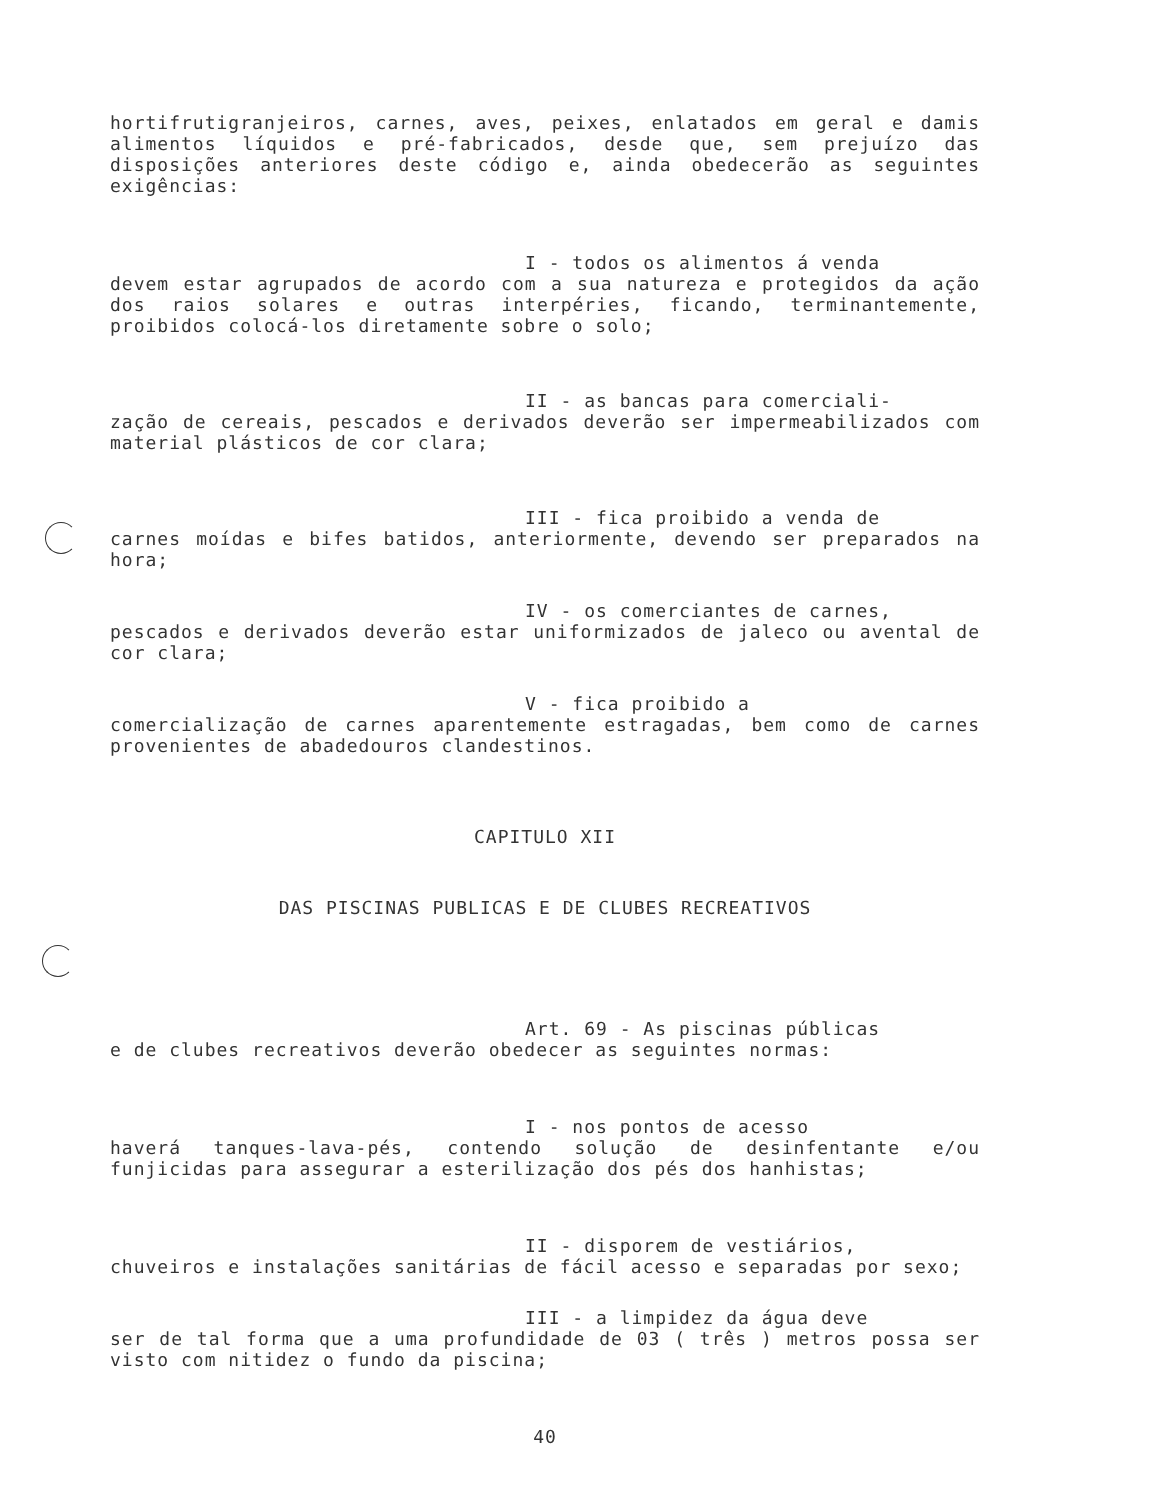hortifrutigranjeiros, carnes, aves, peixes, enlatados em geral e damis alimentos líquidos e pré-fabricados, desde que, sem prejuízo das disposições anteriores deste código e, ainda obedecerão as seguintes exigências:
I - todos os alimentos á venda
devem estar agrupados de acordo com a sua natureza e protegidos da ação dos raios solares e outras interpéries, ficando, terminantemente, proibidos colocá-los diretamente sobre o solo;
II - as bancas para comerciali-
zação de cereais, pescados e derivados deverão ser impermeabilizados com material plásticos de cor clara;
III - fica proibido a venda de
carnes moídas e bifes batidos, anteriormente, devendo ser preparados na hora;
IV - os comerciantes de carnes,
pescados e derivados deverão estar uniformizados de jaleco ou avental de cor clara;
V - fica proibido a
comercialização de carnes aparentemente estragadas, bem como de carnes provenientes de abadedouros clandestinos.
CAPITULO XII
DAS PISCINAS PUBLICAS E DE CLUBES RECREATIVOS
Art. 69 - As piscinas públicas
e de clubes recreativos deverão obedecer as seguintes normas:
I - nos pontos de acesso
haverá tanques-lava-pés, contendo solução de desinfentante e/ou funjicidas para assegurar a esterilização dos pés dos hanhistas;
II - disporem de vestiários,
chuveiros e instalações sanitárias de fácil acesso e separadas por sexo;
III - a limpidez da água deve
ser de tal forma que a uma profundidade de 03 ( três ) metros possa ser visto com nitidez o fundo da piscina;
40